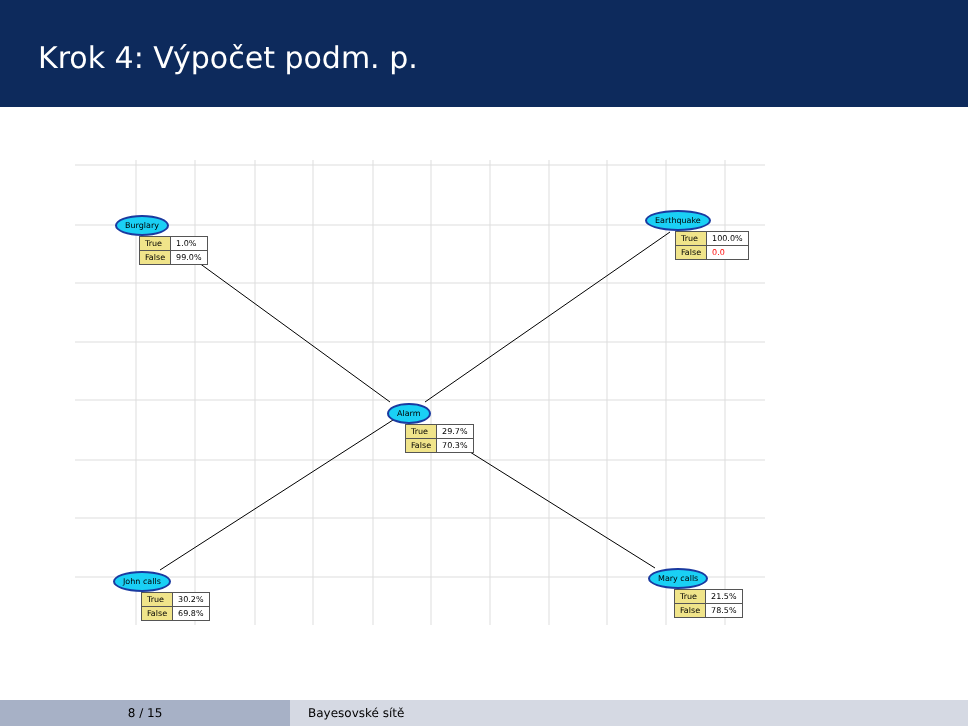Krok 4: Výpočet podm. p.
Burglary
| True | 1.0% |
| False | 99.0% |
Earthquake
| True | 100.0% |
| False | 0.0 |
Alarm
| True | 29.7% |
| False | 70.3% |
John calls
| True | 30.2% |
| False | 69.8% |
Mary calls
| True | 21.5% |
| False | 78.5% |
8 / 15 Bayesovské sítě